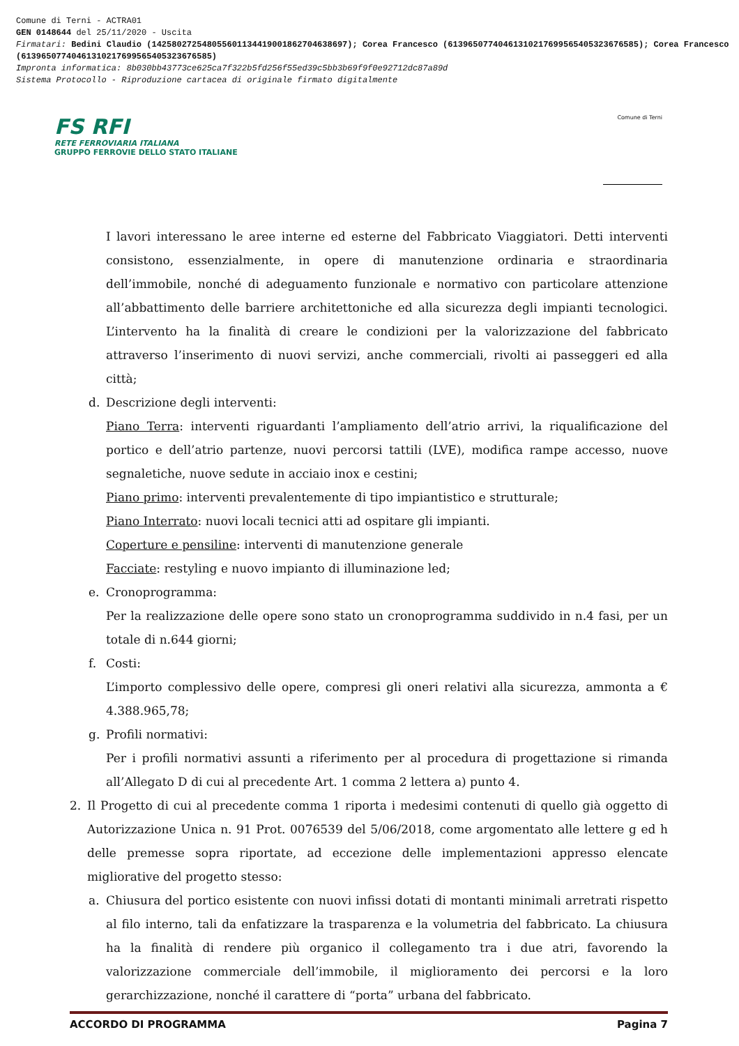Comune di Terni - ACTRA01
GEN 0148644 del 25/11/2020 - Uscita
Firmatari: Bedini Claudio (142580272548055601134419001862704638697); Corea Francesco (61396507740461310217699565405323676585); Corea Francesco (61396507740461310217699565405323676585)
Impronta informatica: 8b030bb43773ce625ca7f322b5fd256f55ed39c5bb3b69f9f0e92712dc87a89d
Sistema Protocollo - Riproduzione cartacea di originale firmato digitalmente
FS RFI
RETE FERROVIARIA ITALIANA
GRUPPO FERROVIE DELLO STATO ITALIANE
Comune di Terni
I lavori interessano le aree interne ed esterne del Fabbricato Viaggiatori. Detti interventi consistono, essenzialmente, in opere di manutenzione ordinaria e straordinaria dell’immobile, nonché di adeguamento funzionale e normativo con particolare attenzione all’abbattimento delle barriere architettoniche ed alla sicurezza degli impianti tecnologici. L’intervento ha la finalità di creare le condizioni per la valorizzazione del fabbricato attraverso l’inserimento di nuovi servizi, anche commerciali, rivolti ai passeggeri ed alla città;
d. Descrizione degli interventi:
Piano Terra: interventi riguardanti l’ampliamento dell’atrio arrivi, la riqualificazione del portico e dell’atrio partenze, nuovi percorsi tattili (LVE), modifica rampe accesso, nuove segnaletiche, nuove sedute in acciaio inox e cestini;
Piano primo: interventi prevalentemente di tipo impiantistico e strutturale;
Piano Interrato: nuovi locali tecnici atti ad ospitare gli impianti.
Coperture e pensiline: interventi di manutenzione generale
Facciate: restyling e nuovo impianto di illuminazione led;
e. Cronoprogramma:
Per la realizzazione delle opere sono stato un cronoprogramma suddivido in n.4 fasi, per un totale di n.644 giorni;
f. Costi:
L’importo complessivo delle opere, compresi gli oneri relativi alla sicurezza, ammonta a € 4.388.965,78;
g. Profili normativi:
Per i profili normativi assunti a riferimento per al procedura di progettazione si rimanda all’Allegato D di cui al precedente Art. 1 comma 2 lettera a) punto 4.
2. Il Progetto di cui al precedente comma 1 riporta i medesimi contenuti di quello già oggetto di Autorizzazione Unica n. 91 Prot. 0076539 del 5/06/2018, come argomentato alle lettere g ed h delle premesse sopra riportate, ad eccezione delle implementazioni appresso elencate migliorative del progetto stesso:
a. Chiusura del portico esistente con nuovi infissi dotati di montanti minimali arretrati rispetto al filo interno, tali da enfatizzare la trasparenza e la volumetria del fabbricato. La chiusura ha la finalità di rendere più organico il collegamento tra i due atri, favorendo la valorizzazione commerciale dell’immobile, il miglioramento dei percorsi e la loro gerarchizzazione, nonché il carattere di “porta” urbana del fabbricato.
ACCORDO DI PROGRAMMA Pagina 7